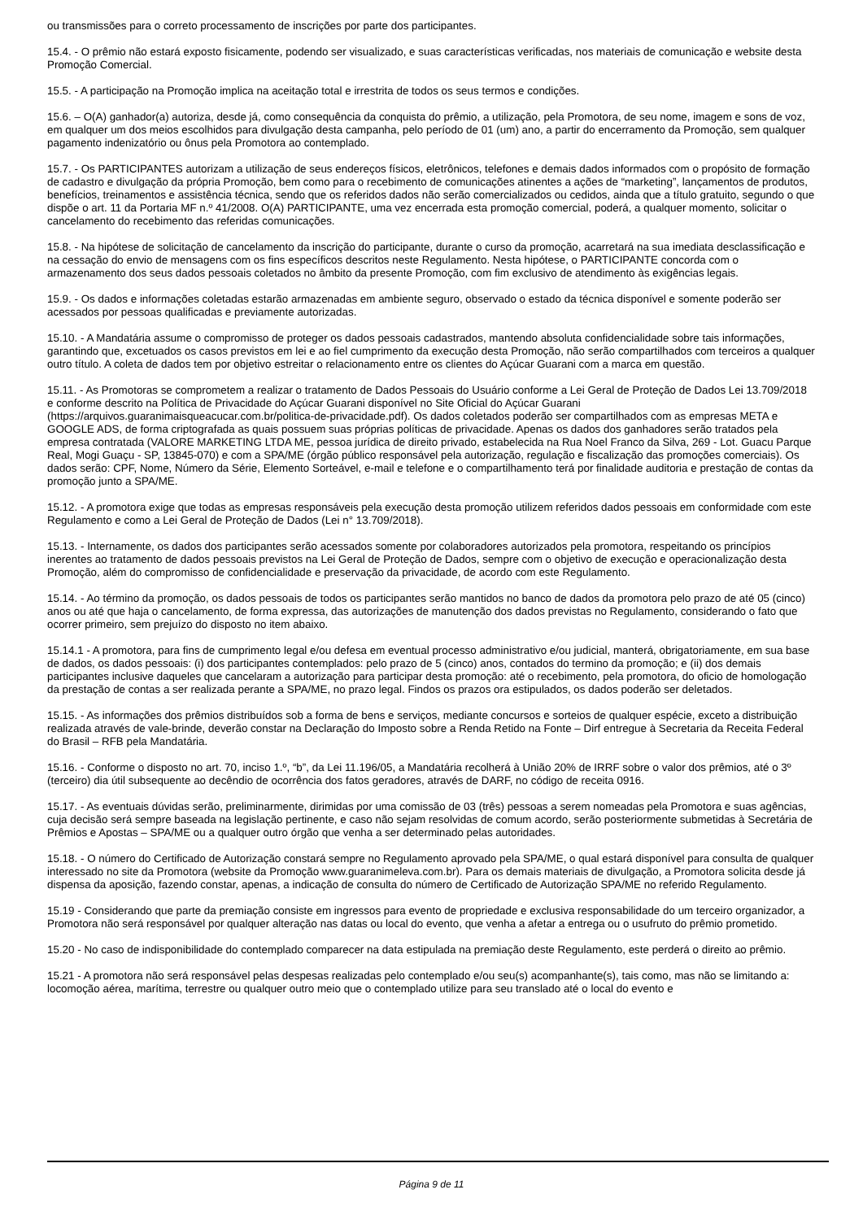ou transmissões para o correto processamento de inscrições por parte dos participantes.
15.4. - O prêmio não estará exposto fisicamente, podendo ser visualizado, e suas características verificadas, nos materiais de comunicação e website desta Promoção Comercial.
15.5. - A participação na Promoção implica na aceitação total e irrestrita de todos os seus termos e condições.
15.6. – O(A) ganhador(a) autoriza, desde já, como consequência da conquista do prêmio, a utilização, pela Promotora, de seu nome, imagem e sons de voz, em qualquer um dos meios escolhidos para divulgação desta campanha, pelo período de 01 (um) ano, a partir do encerramento da Promoção, sem qualquer pagamento indenizatório ou ônus pela Promotora ao contemplado.
15.7. - Os PARTICIPANTES autorizam a utilização de seus endereços físicos, eletrônicos, telefones e demais dados informados com o propósito de formação de cadastro e divulgação da própria Promoção, bem como para o recebimento de comunicações atinentes a ações de “marketing”, lançamentos de produtos, benefícios, treinamentos e assistência técnica, sendo que os referidos dados não serão comercializados ou cedidos, ainda que a título gratuito, segundo o que dispõe o art. 11 da Portaria MF n.º 41/2008. O(A) PARTICIPANTE, uma vez encerrada esta promoção comercial, poderá, a qualquer momento, solicitar o cancelamento do recebimento das referidas comunicações.
15.8. - Na hipótese de solicitação de cancelamento da inscrição do participante, durante o curso da promoção, acarretará na sua imediata desclassificação e na cessação do envio de mensagens com os fins específicos descritos neste Regulamento. Nesta hipótese, o PARTICIPANTE concorda com o armazenamento dos seus dados pessoais coletados no âmbito da presente Promoção, com fim exclusivo de atendimento às exigências legais.
15.9. - Os dados e informações coletadas estarão armazenadas em ambiente seguro, observado o estado da técnica disponível e somente poderão ser acessados por pessoas qualificadas e previamente autorizadas.
15.10. - A Mandatária assume o compromisso de proteger os dados pessoais cadastrados, mantendo absoluta confidencialidade sobre tais informações, garantindo que, excetuados os casos previstos em lei e ao fiel cumprimento da execução desta Promoção, não serão compartilhados com terceiros a qualquer outro título. A coleta de dados tem por objetivo estreitar o relacionamento entre os clientes do Açúcar Guarani com a marca em questão.
15.11. - As Promotoras se comprometem a realizar o tratamento de Dados Pessoais do Usuário conforme a Lei Geral de Proteção de Dados Lei 13.709/2018 e conforme descrito na Política de Privacidade do Açúcar Guarani disponível no Site Oficial do Açúcar Guarani (https://arquivos.guaranimaisqueacucar.com.br/politica-de-privacidade.pdf). Os dados coletados poderão ser compartilhados com as empresas META e GOOGLE ADS, de forma criptografada as quais possuem suas próprias políticas de privacidade. Apenas os dados dos ganhadores serão tratados pela empresa contratada (VALORE MARKETING LTDA ME, pessoa jurídica de direito privado, estabelecida na Rua Noel Franco da Silva, 269 - Lot. Guacu Parque Real, Mogi Guaçu - SP, 13845-070) e com a SPA/ME (órgão público responsável pela autorização, regulação e fiscalização das promoções comerciais). Os dados serão: CPF, Nome, Número da Série, Elemento Sorteável, e-mail e telefone e o compartilhamento terá por finalidade auditoria e prestação de contas da promoção junto a SPA/ME.
15.12. - A promotora exige que todas as empresas responsáveis pela execução desta promoção utilizem referidos dados pessoais em conformidade com este Regulamento e como a Lei Geral de Proteção de Dados (Lei n° 13.709/2018).
15.13. - Internamente, os dados dos participantes serão acessados somente por colaboradores autorizados pela promotora, respeitando os princípios inerentes ao tratamento de dados pessoais previstos na Lei Geral de Proteção de Dados, sempre com o objetivo de execução e operacionalização desta Promoção, além do compromisso de confidencialidade e preservação da privacidade, de acordo com este Regulamento.
15.14. - Ao término da promoção, os dados pessoais de todos os participantes serão mantidos no banco de dados da promotora pelo prazo de até 05 (cinco) anos ou até que haja o cancelamento, de forma expressa, das autorizações de manutenção dos dados previstas no Regulamento, considerando o fato que ocorrer primeiro, sem prejuízo do disposto no item abaixo.
15.14.1 - A promotora, para fins de cumprimento legal e/ou defesa em eventual processo administrativo e/ou judicial, manterá, obrigatoriamente, em sua base de dados, os dados pessoais: (i) dos participantes contemplados: pelo prazo de 5 (cinco) anos, contados do termino da promoção; e (ii) dos demais participantes inclusive daqueles que cancelaram a autorização para participar desta promoção: até o recebimento, pela promotora, do oficio de homologação da prestação de contas a ser realizada perante a SPA/ME, no prazo legal. Findos os prazos ora estipulados, os dados poderão ser deletados.
15.15. - As informações dos prêmios distribuídos sob a forma de bens e serviços, mediante concursos e sorteios de qualquer espécie, exceto a distribuição realizada através de vale-brinde, deverão constar na Declaração do Imposto sobre a Renda Retido na Fonte – Dirf entregue à Secretaria da Receita Federal do Brasil – RFB pela Mandatária.
15.16. - Conforme o disposto no art. 70, inciso 1.º, “b”, da Lei 11.196/05, a Mandatária recolherá à União 20% de IRRF sobre o valor dos prêmios, até o 3º (terceiro) dia útil subsequente ao decêndio de ocorrência dos fatos geradores, através de DARF, no código de receita 0916.
15.17. - As eventuais dúvidas serão, preliminarmente, dirimidas por uma comissão de 03 (três) pessoas a serem nomeadas pela Promotora e suas agências, cuja decisão será sempre baseada na legislação pertinente, e caso não sejam resolvidas de comum acordo, serão posteriormente submetidas à Secretária de Prêmios e Apostas – SPA/ME ou a qualquer outro órgão que venha a ser determinado pelas autoridades.
15.18. - O número do Certificado de Autorização constará sempre no Regulamento aprovado pela SPA/ME, o qual estará disponível para consulta de qualquer interessado no site da Promotora (website da Promoção www.guaranimeleva.com.br). Para os demais materiais de divulgação, a Promotora solicita desde já dispensa da aposição, fazendo constar, apenas, a indicação de consulta do número de Certificado de Autorização SPA/ME no referido Regulamento.
15.19 - Considerando que parte da premiação consiste em ingressos para evento de propriedade e exclusiva responsabilidade do um terceiro organizador, a Promotora não será responsável por qualquer alteração nas datas ou local do evento, que venha a afetar a entrega ou o usufruto do prêmio prometido.
15.20 - No caso de indisponibilidade do contemplado comparecer na data estipulada na premiação deste Regulamento, este perderá o direito ao prêmio.
15.21 - A promotora não será responsável pelas despesas realizadas pelo contemplado e/ou seu(s) acompanhante(s), tais como, mas não se limitando a: locomoção aérea, marítima, terrestre ou qualquer outro meio que o contemplado utilize para seu translado até o local do evento e
Página 9 de 11